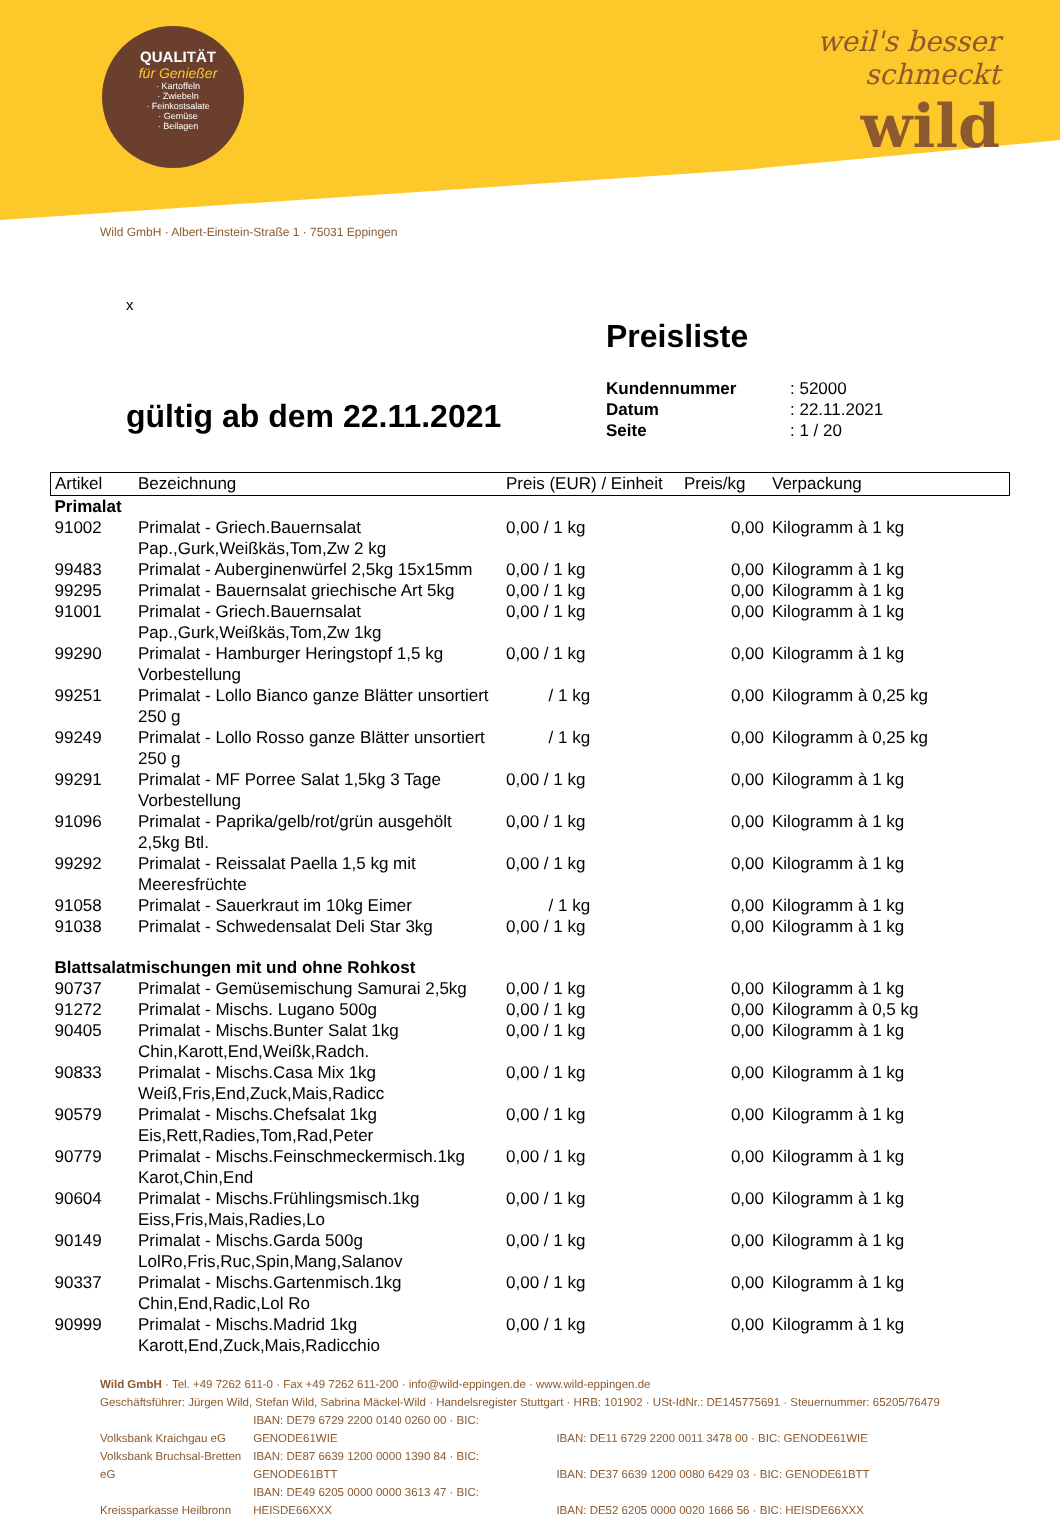QUALITÄT
für Genießer
· Kartoffeln
· Zwiebeln
· Feinkostsalate
· Gemüse
· Beilagen
weil's besser
schmeckt
wild
Wild GmbH · Albert-Einstein-Straße 1 · 75031 Eppingen
x
Preisliste
| Kundennummer | : 52000 |
| Datum | : 22.11.2021 |
| Seite | : 1 / 20 |
gültig ab dem 22.11.2021
| Artikel | Bezeichnung | Preis (EUR) / Einheit | Preis/kg | Verpackung |
| --- | --- | --- | --- | --- |
| Primalat | | | | |
| 91002 | Primalat - Griech.Bauernsalat Pap.,Gurk,Weißkäs,Tom,Zw 2 kg | 0,00 / 1 kg | 0,00 | Kilogramm à 1 kg |
| 99483 | Primalat - Auberginenwürfel 2,5kg 15x15mm | 0,00 / 1 kg | 0,00 | Kilogramm à 1 kg |
| 99295 | Primalat - Bauernsalat griechische Art 5kg | 0,00 / 1 kg | 0,00 | Kilogramm à 1 kg |
| 91001 | Primalat - Griech.Bauernsalat Pap.,Gurk,Weißkäs,Tom,Zw 1kg | 0,00 / 1 kg | 0,00 | Kilogramm à 1 kg |
| 99290 | Primalat - Hamburger Heringstopf 1,5 kg Vorbestellung | 0,00 / 1 kg | 0,00 | Kilogramm à 1 kg |
| 99251 | Primalat - Lollo Bianco ganze Blätter unsortiert 250 g | / 1 kg | 0,00 | Kilogramm à 0,25 kg |
| 99249 | Primalat - Lollo Rosso ganze Blätter unsortiert 250 g | / 1 kg | 0,00 | Kilogramm à 0,25 kg |
| 99291 | Primalat - MF Porree Salat 1,5kg 3 Tage Vorbestellung | 0,00 / 1 kg | 0,00 | Kilogramm à 1 kg |
| 91096 | Primalat - Paprika/gelb/rot/grün ausgehölt 2,5kg Btl. | 0,00 / 1 kg | 0,00 | Kilogramm à 1 kg |
| 99292 | Primalat - Reissalat Paella 1,5 kg mit Meeresfrüchte | 0,00 / 1 kg | 0,00 | Kilogramm à 1 kg |
| 91058 | Primalat - Sauerkraut im 10kg Eimer | / 1 kg | 0,00 | Kilogramm à 1 kg |
| 91038 | Primalat - Schwedensalat Deli Star 3kg | 0,00 / 1 kg | 0,00 | Kilogramm à 1 kg |
| Blattsalatmischungen mit und ohne Rohkost | | | | |
| 90737 | Primalat - Gemüsemischung Samurai 2,5kg | 0,00 / 1 kg | 0,00 | Kilogramm à 1 kg |
| 91272 | Primalat - Mischs. Lugano 500g | 0,00 / 1 kg | 0,00 | Kilogramm à 0,5 kg |
| 90405 | Primalat - Mischs.Bunter Salat 1kg Chin,Karott,End,Weißk,Radch. | 0,00 / 1 kg | 0,00 | Kilogramm à 1 kg |
| 90833 | Primalat - Mischs.Casa Mix 1kg Weiß,Fris,End,Zuck,Mais,Radicc | 0,00 / 1 kg | 0,00 | Kilogramm à 1 kg |
| 90579 | Primalat - Mischs.Chefsalat 1kg Eis,Rett,Radies,Tom,Rad,Peter | 0,00 / 1 kg | 0,00 | Kilogramm à 1 kg |
| 90779 | Primalat - Mischs.Feinschmeckermisch.1kg Karot,Chin,End | 0,00 / 1 kg | 0,00 | Kilogramm à 1 kg |
| 90604 | Primalat - Mischs.Frühlingsmisch.1kg Eiss,Fris,Mais,Radies,Lo | 0,00 / 1 kg | 0,00 | Kilogramm à 1 kg |
| 90149 | Primalat - Mischs.Garda 500g LolRo,Fris,Ruc,Spin,Mang,Salanov | 0,00 / 1 kg | 0,00 | Kilogramm à 1 kg |
| 90337 | Primalat - Mischs.Gartenmisch.1kg Chin,End,Radic,Lol Ro | 0,00 / 1 kg | 0,00 | Kilogramm à 1 kg |
| 90999 | Primalat - Mischs.Madrid 1kg Karott,End,Zuck,Mais,Radicchio | 0,00 / 1 kg | 0,00 | Kilogramm à 1 kg |
Wild GmbH · Tel. +49 7262 611-0 · Fax +49 7262 611-200 · info@wild-eppingen.de · www.wild-eppingen.de
Geschäftsführer: Jürgen Wild, Stefan Wild, Sabrina Mäckel-Wild · Handelsregister Stuttgart · HRB: 101902 · USt-IdNr.: DE145775691 · Steuernummer: 65205/76479
Volksbank Kraichgau eG IBAN: DE79 6729 2200 0140 0260 00 · BIC: GENODE61WIE IBAN: DE11 6729 2200 0011 3478 00 · BIC: GENODE61WIE
Volksbank Bruchsal-Bretten eG IBAN: DE87 6639 1200 0000 1390 84 · BIC: GENODE61BTT IBAN: DE37 6639 1200 0080 6429 03 · BIC: GENODE61BTT
Kreissparkasse Heilbronn IBAN: DE49 6205 0000 0000 3613 47 · BIC: HEISDE66XXX IBAN: DE52 6205 0000 0020 1666 56 · BIC: HEISDE66XXX